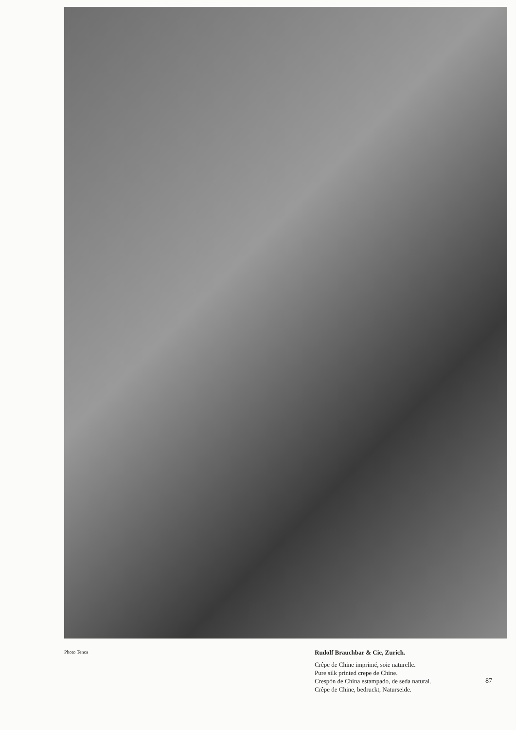Photo Tenca
Rudolf Brauchbar & Cie, Zurich.
Crêpe de Chine imprimé, soie naturelle.
Pure silk printed crepe de Chine.
Crespón de China estampado, de seda natural.
Crêpe de Chine, bedruckt, Naturseide.
87